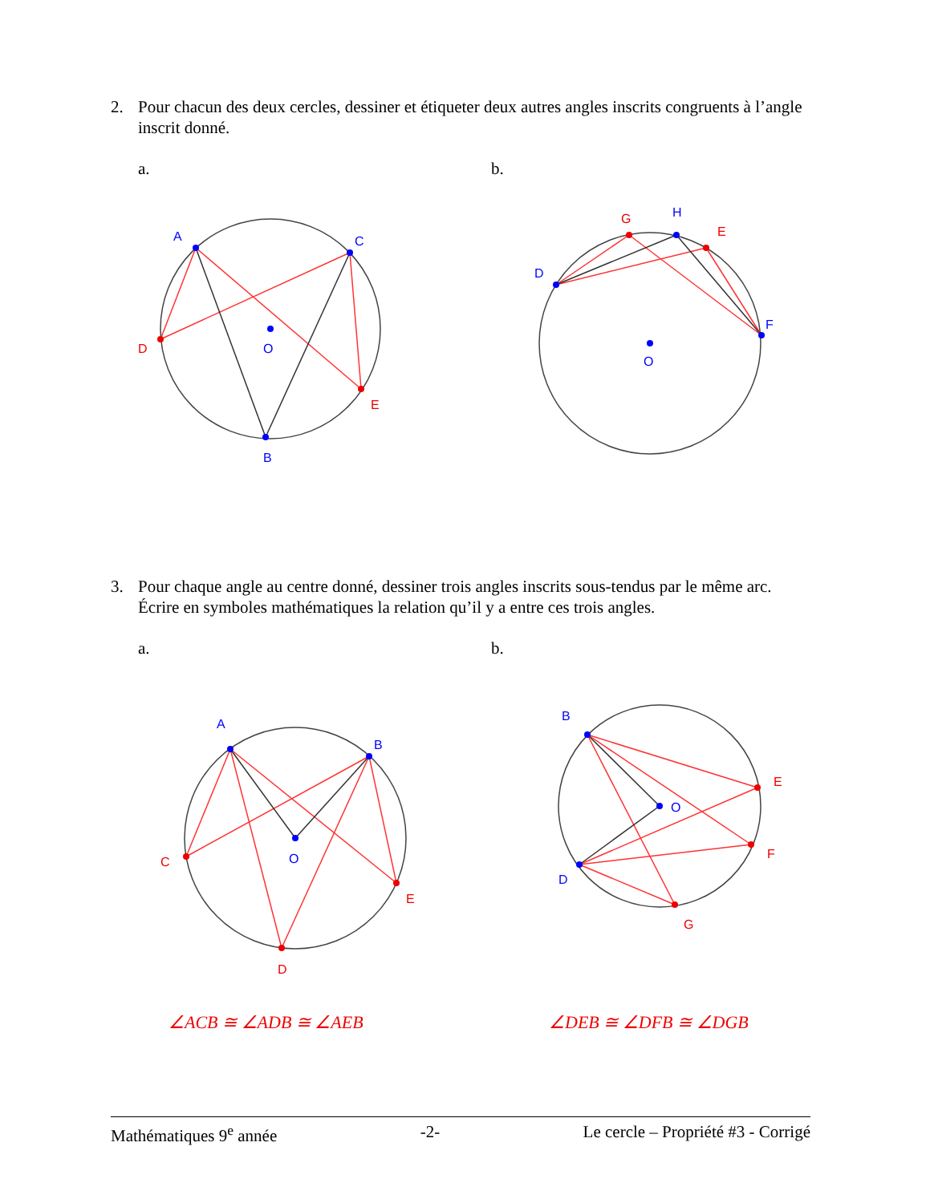2. Pour chacun des deux cercles, dessiner et étiqueter deux autres angles inscrits congruents à l’angle inscrit donné.
a. b.
A
C
B
O
D
E
D
H
F
O
G
E
3. Pour chaque angle au centre donné, dessiner trois angles inscrits sous-tendus par le même arc. Écrire en symboles mathématiques la relation qu’il y a entre ces trois angles.
a. b.
A
B
O
C
D
E
B
D
O
E
F
G
∠ACB ≅ ∠ADB ≅ ∠AEB ∠DEB ≅ ∠DFB ≅ ∠DGB
Mathématiques 9<sup>e</sup> année -2- Le cercle – Propriété #3 - Corrigé